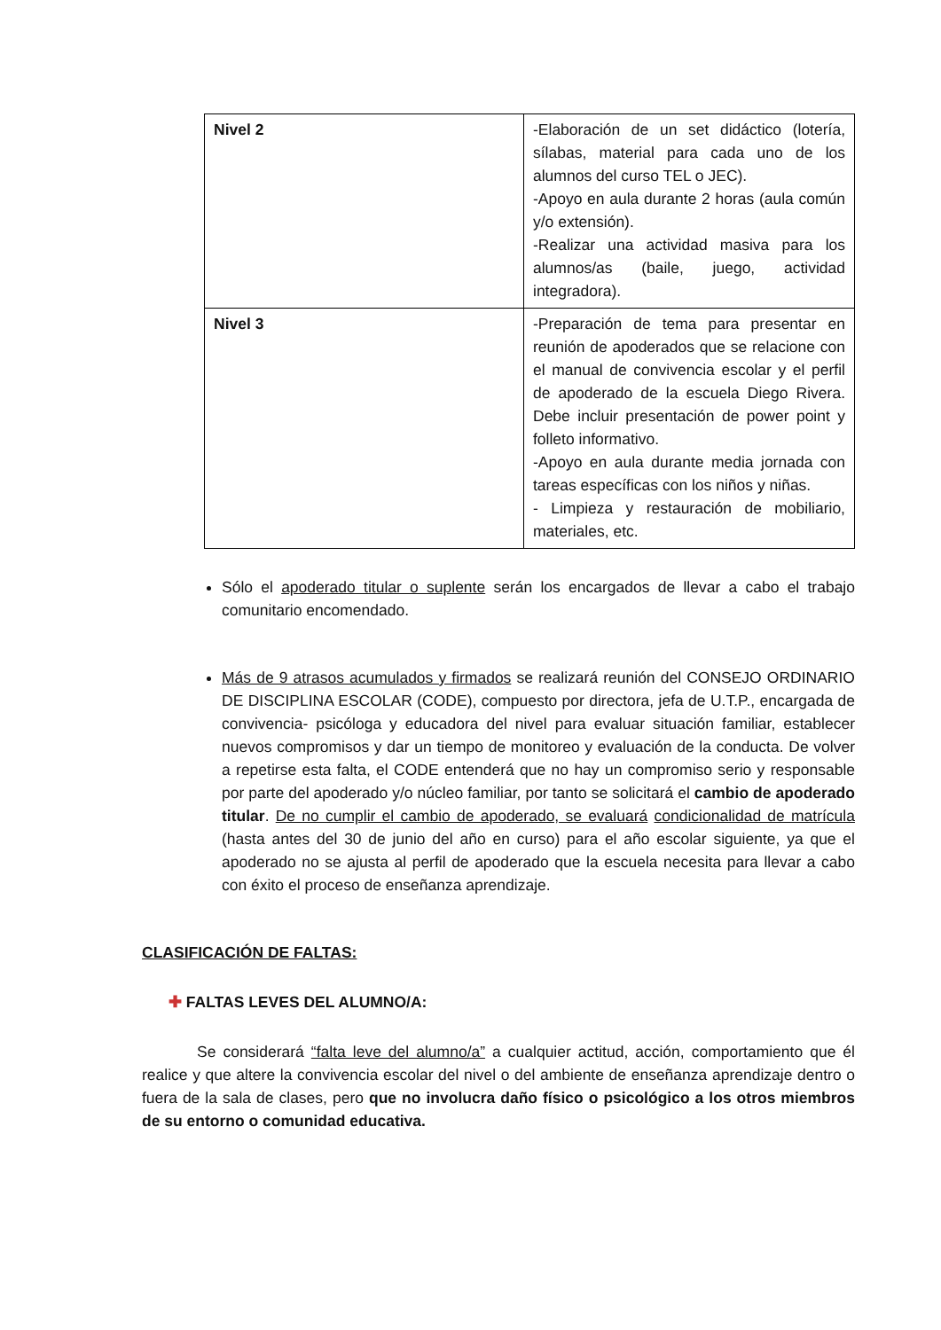| Nivel 2 | -Elaboración de un set didáctico (lotería, sílabas, material para cada uno de los alumnos del curso TEL o JEC). -Apoyo en aula durante 2 horas (aula común y/o extensión). -Realizar una actividad masiva para los alumnos/as (baile, juego, actividad integradora). |
| Nivel 3 | -Preparación de tema para presentar en reunión de apoderados que se relacione con el manual de convivencia escolar y el perfil de apoderado de la escuela Diego Rivera. Debe incluir presentación de power point y folleto informativo. -Apoyo en aula durante media jornada con tareas específicas con los niños y niñas. - Limpieza y restauración de mobiliario, materiales, etc. |
Sólo el apoderado titular o suplente serán los encargados de llevar a cabo el trabajo comunitario encomendado.
Más de 9 atrasos acumulados y firmados se realizará reunión del CONSEJO ORDINARIO DE DISCIPLINA ESCOLAR (CODE), compuesto por directora, jefa de U.T.P., encargada de convivencia- psicóloga y educadora del nivel para evaluar situación familiar, establecer nuevos compromisos y dar un tiempo de monitoreo y evaluación de la conducta. De volver a repetirse esta falta, el CODE entenderá que no hay un compromiso serio y responsable por parte del apoderado y/o núcleo familiar, por tanto se solicitará el cambio de apoderado titular. De no cumplir el cambio de apoderado, se evaluará condicionalidad de matrícula (hasta antes del 30 de junio del año en curso) para el año escolar siguiente, ya que el apoderado no se ajusta al perfil de apoderado que la escuela necesita para llevar a cabo con éxito el proceso de enseñanza aprendizaje.
CLASIFICACIÓN DE FALTAS:
✚ FALTAS LEVES DEL ALUMNO/A:
Se considerará “falta leve del alumno/a” a cualquier actitud, acción, comportamiento que él realice y que altere la convivencia escolar del nivel o del ambiente de enseñanza aprendizaje dentro o fuera de la sala de clases, pero que no involucra daño físico o psicológico a los otros miembros de su entorno o comunidad educativa.